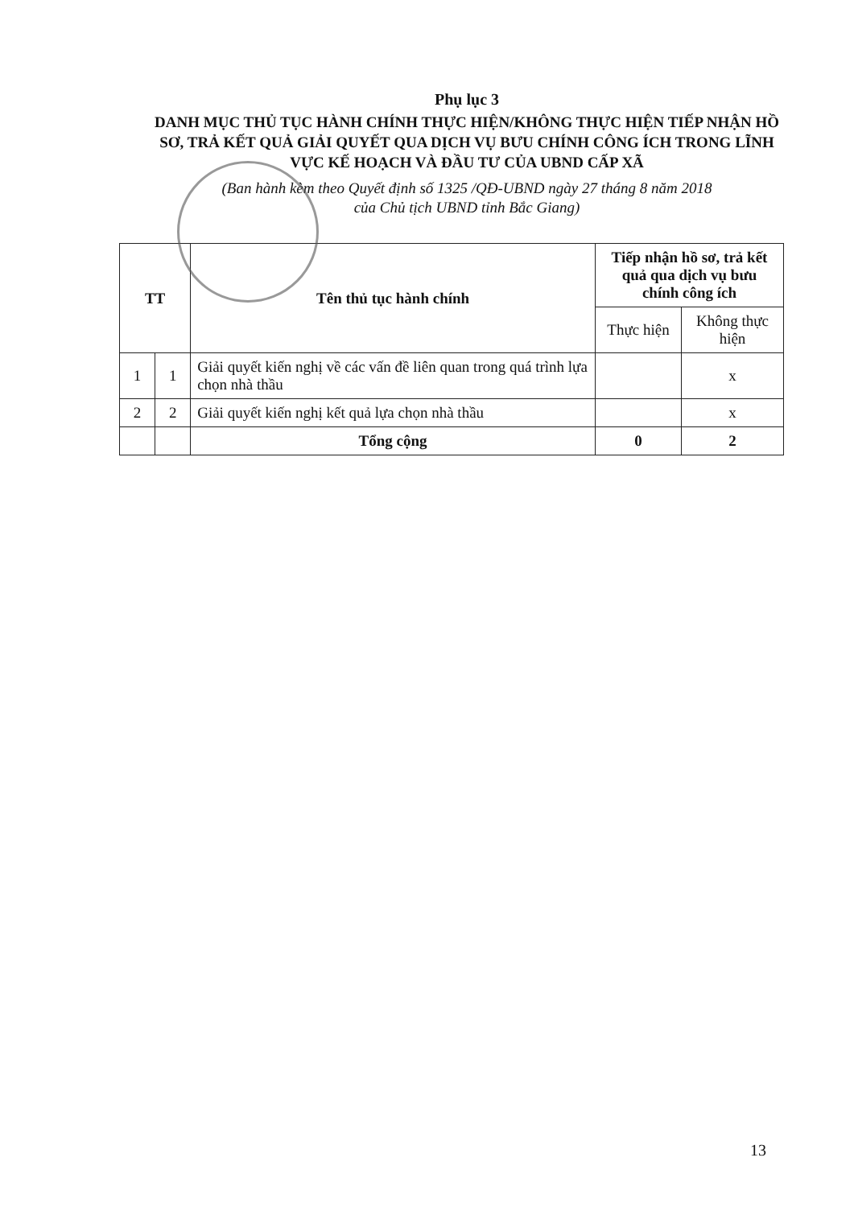Phụ lục 3
DANH MỤC THỦ TỤC HÀNH CHÍNH THỰC HIỆN/KHÔNG THỰC HIỆN TIẾP NHẬN HỒ SƠ, TRẢ KẾT QUẢ GIẢI QUYẾT QUA DỊCH VỤ BƯU CHÍNH CÔNG ÍCH TRONG LĨNH VỰC KẾ HOẠCH VÀ ĐẦU TƯ CỦA UBND CẤP XÃ
(Ban hành kèm theo Quyết định số 1325 /QĐ-UBND ngày 27 tháng 8 năm 2018
của Chủ tịch UBND tỉnh Bắc Giang)
| TT | | Tên thủ tục hành chính | Tiếp nhận hồ sơ, trả kết quả qua dịch vụ bưu chính công ích | |
| --- | --- | --- | --- | --- |
| | | | Thực hiện | Không thực hiện |
| 1 | 1 | Giải quyết kiến nghị về các vấn đề liên quan trong quá trình lựa chọn nhà thầu | | x |
| 2 | 2 | Giải quyết kiến nghị kết quả lựa chọn nhà thầu | | x |
| | | Tổng cộng | 0 | 2 |
13